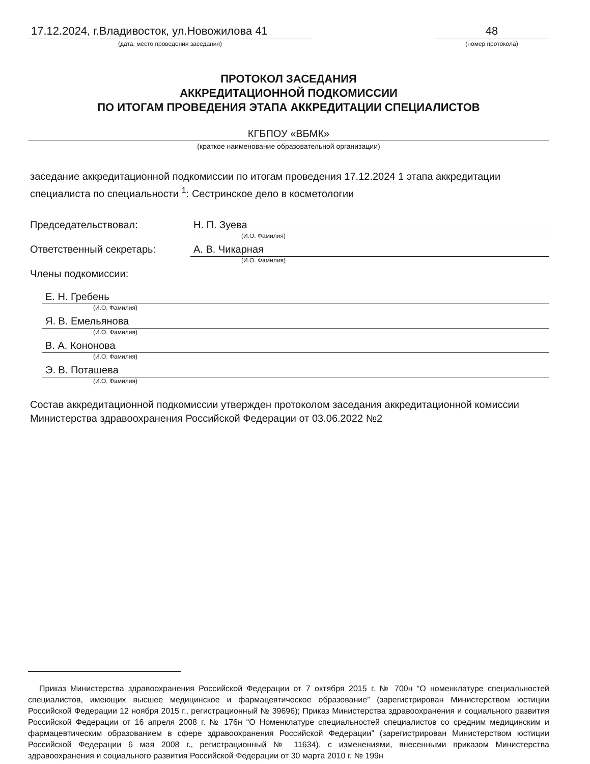17.12.2024, г.Владивосток, ул.Новожилова 41
(дата, место проведения заседания)
48
(номер протокола)
ПРОТОКОЛ ЗАСЕДАНИЯ
АККРЕДИТАЦИОННОЙ ПОДКОМИССИИ
ПО ИТОГАМ ПРОВЕДЕНИЯ ЭТАПА АККРЕДИТАЦИИ СПЕЦИАЛИСТОВ
КГБПОУ «ВБМК»
(краткое наименование образовательной организации)
заседание аккредитационной подкомиссии по итогам проведения 17.12.2024 1 этапа аккредитации специалиста по специальности <sup>1</sup>: Сестринское дело в косметологии
Председательствовал: Н. П. Зуева
(И.О. Фамилия)
Ответственный секретарь: А. В. Чикарная
(И.О. Фамилия)
Члены подкомиссии:
Е. Н. Гребень
(И.О. Фамилия)
Я. В. Емельянова
(И.О. Фамилия)
В. А. Кононова
(И.О. Фамилия)
Э. В. Поташева
(И.О. Фамилия)
Состав аккредитационной подкомиссии утвержден протоколом заседания аккредитационной комиссии Министерства здравоохранения Российской Федерации от 03.06.2022 №2
Приказ Министерства здравоохранения Российской Федерации от 7 октября 2015 г. № 700н “О номенклатуре специальностей специалистов, имеющих высшее медицинское и фармацевтическое образование” (зарегистрирован Министерством юстиции Российской Федерации 12 ноября 2015 г., регистрационный № 39696); Приказ Министерства здравоохранения и социального развития Российской Федерации от 16 апреля 2008 г. № 176н “О Номенклатуре специальностей специалистов со средним медицинским и фармацевтическим образованием в сфере здравоохранения Российской Федерации” (зарегистрирован Министерством юстиции Российской Федерации 6 мая 2008 г., регистрационный № 11634), с изменениями, внесенными приказом Министерства здравоохранения и социального развития Российской Федерации от 30 марта 2010 г. № 199н